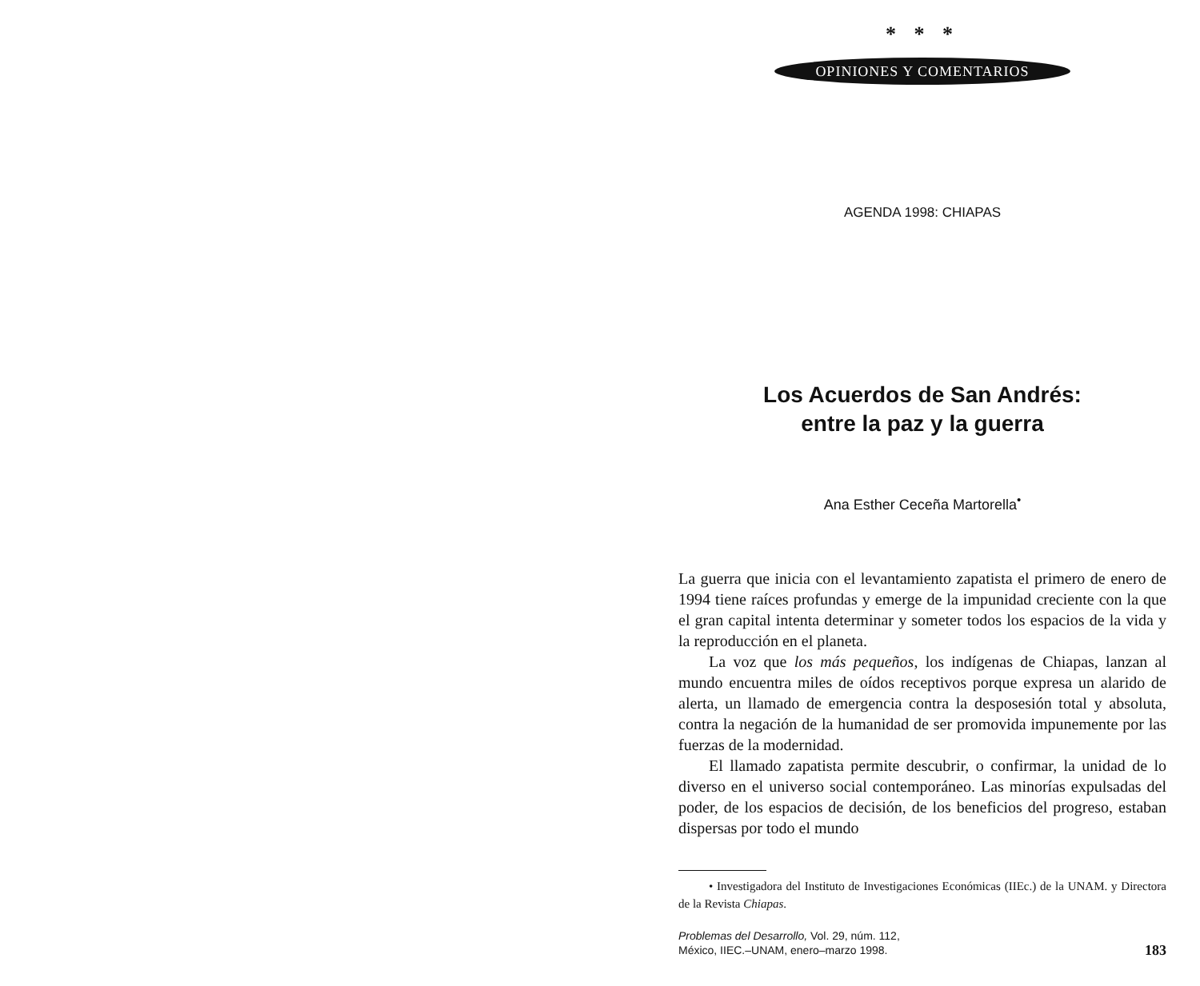* * *
OPINIONES Y COMENTARIOS
AGENDA 1998: CHIAPAS
Los Acuerdos de San Andrés:
entre la paz y la guerra
Ana Esther Ceceña Martorella<sup>•</sup>
La guerra que inicia con el levantamiento zapatista el primero de enero de 1994 tiene raíces profundas y emerge de la impunidad creciente con la que el gran capital intenta determinar y someter todos los espacios de la vida y la reproducción en el planeta.
La voz que los más pequeños, los indígenas de Chiapas, lanzan al mundo encuentra miles de oídos receptivos porque expresa un alarido de alerta, un llamado de emergencia contra la desposesión total y absoluta, contra la negación de la humanidad de ser promovida impunemente por las fuerzas de la modernidad.
El llamado zapatista permite descubrir, o confirmar, la unidad de lo diverso en el universo social contemporáneo. Las minorías expulsadas del poder, de los espacios de decisión, de los beneficios del progreso, estaban dispersas por todo el mundo
• Investigadora del Instituto de Investigaciones Económicas (IIEc.) de la UNAM. y Directora de la Revista Chiapas.
Problemas del Desarrollo, Vol. 29, núm. 112,
México, IIEC.–UNAM, enero–marzo 1998.
183